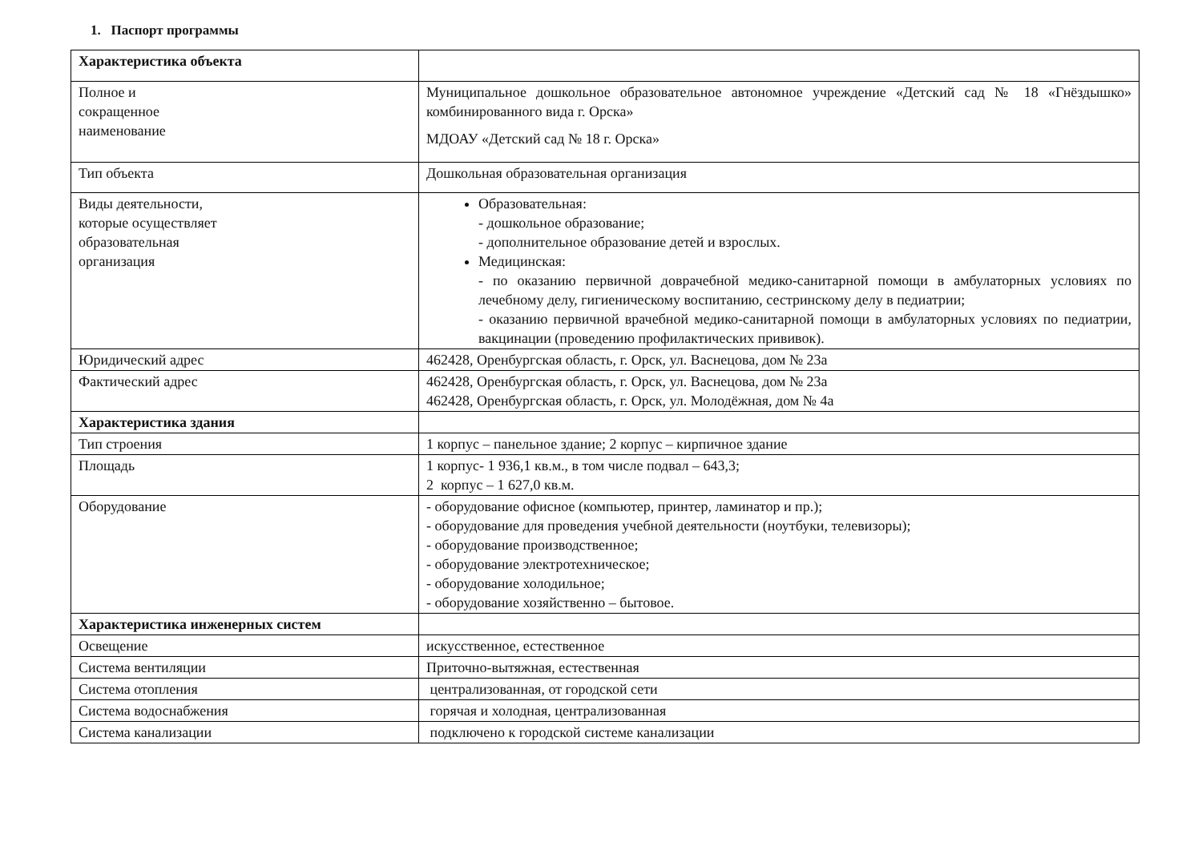1. Паспорт программы
| Характеристика объекта | |
| Полное и сокращенное наименование | Муниципальное дошкольное образовательное автономное учреждение «Детский сад № 18 «Гнёздышко» комбинированного вида г. Орска» МДОАУ «Детский сад № 18 г. Орска» |
| Тип объекта | Дошкольная образовательная организация |
| Виды деятельности, которые осуществляет образовательная организация | Образовательная: - дошкольное образование; - дополнительное образование детей и взрослых. Медицинская: - по оказанию первичной доврачебной медико-санитарной помощи в амбулаторных условиях по лечебному делу, гигиеническому воспитанию, сестринскому делу в педиатрии; - оказанию первичной врачебной медико-санитарной помощи в амбулаторных условиях по педиатрии, вакцинации (проведению профилактических прививок). |
| Юридический адрес | 462428, Оренбургская область, г. Орск, ул. Васнецова, дом № 23а |
| Фактический адрес | 462428, Оренбургская область, г. Орск, ул. Васнецова, дом № 23а 462428, Оренбургская область, г. Орск, ул. Молодёжная, дом № 4а |
| Характеристика здания | |
| Тип строения | 1 корпус – панельное здание; 2 корпус – кирпичное здание |
| Площадь | 1 корпус- 1 936,1 кв.м., в том числе подвал – 643,3; 2 корпус – 1 627,0 кв.м. |
| Оборудование | - оборудование офисное (компьютер, принтер, ламинатор и пр.); - оборудование для проведения учебной деятельности (ноутбуки, телевизоры); - оборудование производственное; - оборудование электротехническое; - оборудование холодильное; - оборудование хозяйственно – бытовое. |
| Характеристика инженерных систем | |
| Освещение | искусственное, естественное |
| Система вентиляции | Приточно-вытяжная, естественная |
| Система отопления | централизованная, от городской сети |
| Система водоснабжения | горячая и холодная, централизованная |
| Система канализации | подключено к городской системе канализации |